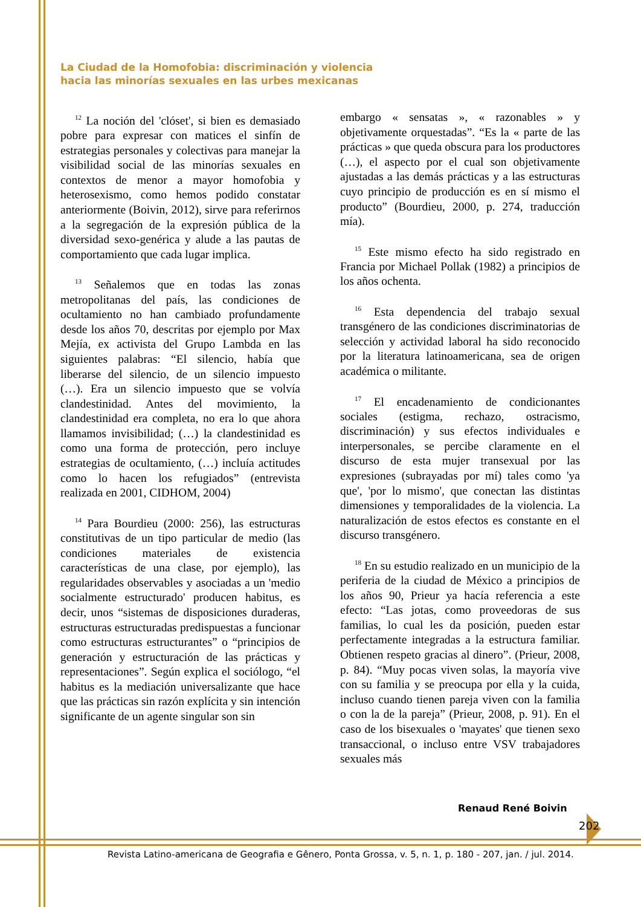La Ciudad de la Homofobia: discriminación y violencia
hacia las minorías sexuales en las urbes mexicanas
<sup>12</sup> La noción del 'clóset', si bien es demasiado pobre para expresar con matices el sinfín de estrategias personales y colectivas para manejar la visibilidad social de las minorías sexuales en contextos de menor a mayor homofobia y heterosexismo, como hemos podido constatar anteriormente (Boivin, 2012), sirve para referirnos a la segregación de la expresión pública de la diversidad sexo-genérica y alude a las pautas de comportamiento que cada lugar implica.
<sup>13</sup> Señalemos que en todas las zonas metropolitanas del país, las condiciones de ocultamiento no han cambiado profundamente desde los años 70, descritas por ejemplo por Max Mejía, ex activista del Grupo Lambda en las siguientes palabras: “El silencio, había que liberarse del silencio, de un silencio impuesto (…). Era un silencio impuesto que se volvía clandestinidad. Antes del movimiento, la clandestinidad era completa, no era lo que ahora llamamos invisibilidad; (…) la clandestinidad es como una forma de protección, pero incluye estrategias de ocultamiento, (…) incluía actitudes como lo hacen los refugiados” (entrevista realizada en 2001, CIDHOM, 2004)
<sup>14</sup> Para Bourdieu (2000: 256), las estructuras constitutivas de un tipo particular de medio (las condiciones materiales de existencia características de una clase, por ejemplo), las regularidades observables y asociadas a un 'medio socialmente estructurado' producen habitus, es decir, unos “sistemas de disposiciones duraderas, estructuras estructuradas predispuestas a funcionar como estructuras estructurantes” o “principios de generación y estructuración de las prácticas y representaciones”. Según explica el sociólogo, “el habitus es la mediación universalizante que hace que las prácticas sin razón explícita y sin intención significante de un agente singular son sin
embargo « sensatas », « razonables » y objetivamente orquestadas”. “Es la « parte de las prácticas » que queda obscura para los productores (…), el aspecto por el cual son objetivamente ajustadas a las demás prácticas y a las estructuras cuyo principio de producción es en sí mismo el producto” (Bourdieu, 2000, p. 274, traducción mía).
<sup>15</sup> Este mismo efecto ha sido registrado en Francia por Michael Pollak (1982) a principios de los años ochenta.
<sup>16</sup> Esta dependencia del trabajo sexual transgénero de las condiciones discriminatorias de selección y actividad laboral ha sido reconocido por la literatura latinoamericana, sea de origen académica o militante.
<sup>17</sup> El encadenamiento de condicionantes sociales (estigma, rechazo, ostracismo, discriminación) y sus efectos individuales e interpersonales, se percibe claramente en el discurso de esta mujer transexual por las expresiones (subrayadas por mí) tales como 'ya que', 'por lo mismo', que conectan las distintas dimensiones y temporalidades de la violencia. La naturalización de estos efectos es constante en el discurso transgénero.
<sup>18</sup> En su estudio realizado en un municipio de la periferia de la ciudad de México a principios de los años 90, Prieur ya hacía referencia a este efecto: “Las jotas, como proveedoras de sus familias, lo cual les da posición, pueden estar perfectamente integradas a la estructura familiar. Obtienen respeto gracias al dinero”. (Prieur, 2008, p. 84). “Muy pocas viven solas, la mayoría vive con su familia y se preocupa por ella y la cuida, incluso cuando tienen pareja viven con la familia o con la de la pareja” (Prieur, 2008, p. 91). En el caso de los bisexuales o 'mayates' que tienen sexo transaccional, o incluso entre VSV trabajadores sexuales más
Renaud René Boivin
202
Revista Latino-americana de Geografia e Gênero, Ponta Grossa, v. 5, n. 1, p. 180 - 207, jan. / jul. 2014.